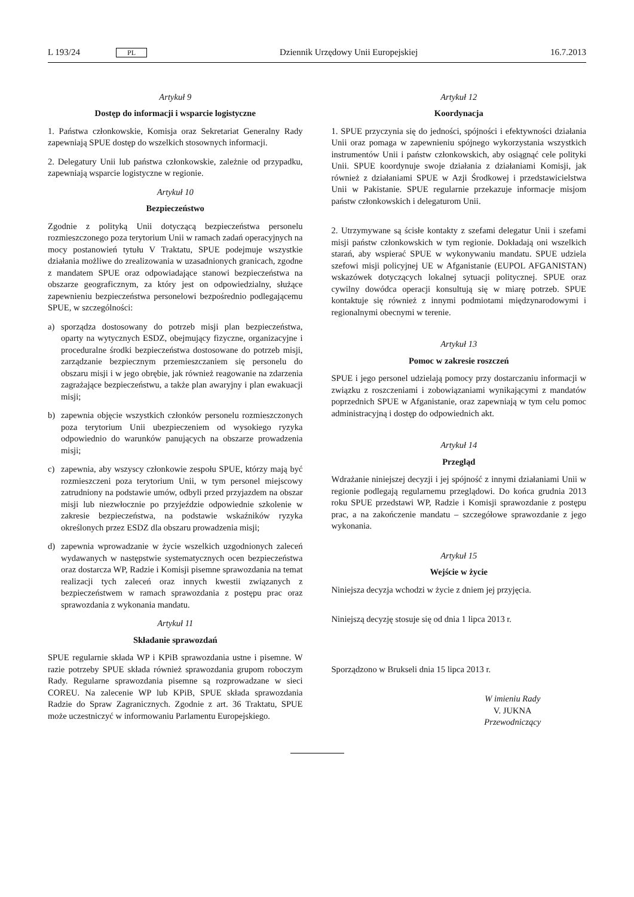L 193/24 PL Dziennik Urzędowy Unii Europejskiej 16.7.2013
Artykuł 9
Dostęp do informacji i wsparcie logistyczne
1. Państwa członkowskie, Komisja oraz Sekretariat Generalny Rady zapewniają SPUE dostęp do wszelkich stosownych informacji.
2. Delegatury Unii lub państwa członkowskie, zależnie od przypadku, zapewniają wsparcie logistyczne w regionie.
Artykuł 10
Bezpieczeństwo
Zgodnie z polityką Unii dotyczącą bezpieczeństwa personelu rozmieszczonego poza terytorium Unii w ramach zadań operacyjnych na mocy postanowień tytułu V Traktatu, SPUE podejmuje wszystkie działania możliwe do zrealizowania w uzasadnionych granicach, zgodne z mandatem SPUE oraz odpowiadające stanowi bezpieczeństwa na obszarze geograficznym, za który jest on odpowiedzialny, służące zapewnieniu bezpieczeństwa personelowi bezpośrednio podlegającemu SPUE, w szczególności:
a) sporządza dostosowany do potrzeb misji plan bezpieczeństwa, oparty na wytycznych ESDZ, obejmujący fizyczne, organizacyjne i proceduralne środki bezpieczeństwa dostosowane do potrzeb misji, zarządzanie bezpiecznym przemieszczaniem się personelu do obszaru misji i w jego obrębie, jak również reagowanie na zdarzenia zagrażające bezpieczeństwu, a także plan awaryjny i plan ewakuacji misji;
b) zapewnia objęcie wszystkich członków personelu rozmieszczonych poza terytorium Unii ubezpieczeniem od wysokiego ryzyka odpowiednio do warunków panujących na obszarze prowadzenia misji;
c) zapewnia, aby wszyscy członkowie zespołu SPUE, którzy mają być rozmieszczeni poza terytorium Unii, w tym personel miejscowy zatrudniony na podstawie umów, odbyli przed przyjazdem na obszar misji lub niezwłocznie po przyjeździe odpowiednie szkolenie w zakresie bezpieczeństwa, na podstawie wskaźników ryzyka określonych przez ESDZ dla obszaru prowadzenia misji;
d) zapewnia wprowadzanie w życie wszelkich uzgodnionych zaleceń wydawanych w następstwie systematycznych ocen bezpieczeństwa oraz dostarcza WP, Radzie i Komisji pisemne sprawozdania na temat realizacji tych zaleceń oraz innych kwestii związanych z bezpieczeństwem w ramach sprawozdania z postępu prac oraz sprawozdania z wykonania mandatu.
Artykuł 11
Składanie sprawozdań
SPUE regularnie składa WP i KPiB sprawozdania ustne i pisemne. W razie potrzeby SPUE składa również sprawozdania grupom roboczym Rady. Regularne sprawozdania pisemne są rozprowadzane w sieci COREU. Na zalecenie WP lub KPiB, SPUE składa sprawozdania Radzie do Spraw Zagranicznych. Zgodnie z art. 36 Traktatu, SPUE może uczestniczyć w informowaniu Parlamentu Europejskiego.
Artykuł 12
Koordynacja
1. SPUE przyczynia się do jedności, spójności i efektywności działania Unii oraz pomaga w zapewnieniu spójnego wykorzystania wszystkich instrumentów Unii i państw członkowskich, aby osiągnąć cele polityki Unii. SPUE koordynuje swoje działania z działaniami Komisji, jak również z działaniami SPUE w Azji Środkowej i przedstawicielstwa Unii w Pakistanie. SPUE regularnie przekazuje informacje misjom państw członkowskich i delegaturom Unii.
2. Utrzymywane są ścisłe kontakty z szefami delegatur Unii i szefami misji państw członkowskich w tym regionie. Dokładają oni wszelkich starań, aby wspierać SPUE w wykonywaniu mandatu. SPUE udziela szefowi misji policyjnej UE w Afganistanie (EUPOL AFGANISTAN) wskazówek dotyczących lokalnej sytuacji politycznej. SPUE oraz cywilny dowódca operacji konsultują się w miarę potrzeb. SPUE kontaktuje się również z innymi podmiotami międzynarodowymi i regionalnymi obecnymi w terenie.
Artykuł 13
Pomoc w zakresie roszczeń
SPUE i jego personel udzielają pomocy przy dostarczaniu informacji w związku z roszczeniami i zobowiązaniami wynikającymi z mandatów poprzednich SPUE w Afganistanie, oraz zapewniają w tym celu pomoc administracyjną i dostęp do odpowiednich akt.
Artykuł 14
Przegląd
Wdrażanie niniejszej decyzji i jej spójność z innymi działaniami Unii w regionie podlegają regularnemu przeglądowi. Do końca grudnia 2013 roku SPUE przedstawi WP, Radzie i Komisji sprawozdanie z postępu prac, a na zakończenie mandatu – szczegółowe sprawozdanie z jego wykonania.
Artykuł 15
Wejście w życie
Niniejsza decyzja wchodzi w życie z dniem jej przyjęcia.
Niniejszą decyzję stosuje się od dnia 1 lipca 2013 r.
Sporządzono w Brukseli dnia 15 lipca 2013 r.
W imieniu Rady
V. JUKNA
Przewodniczący